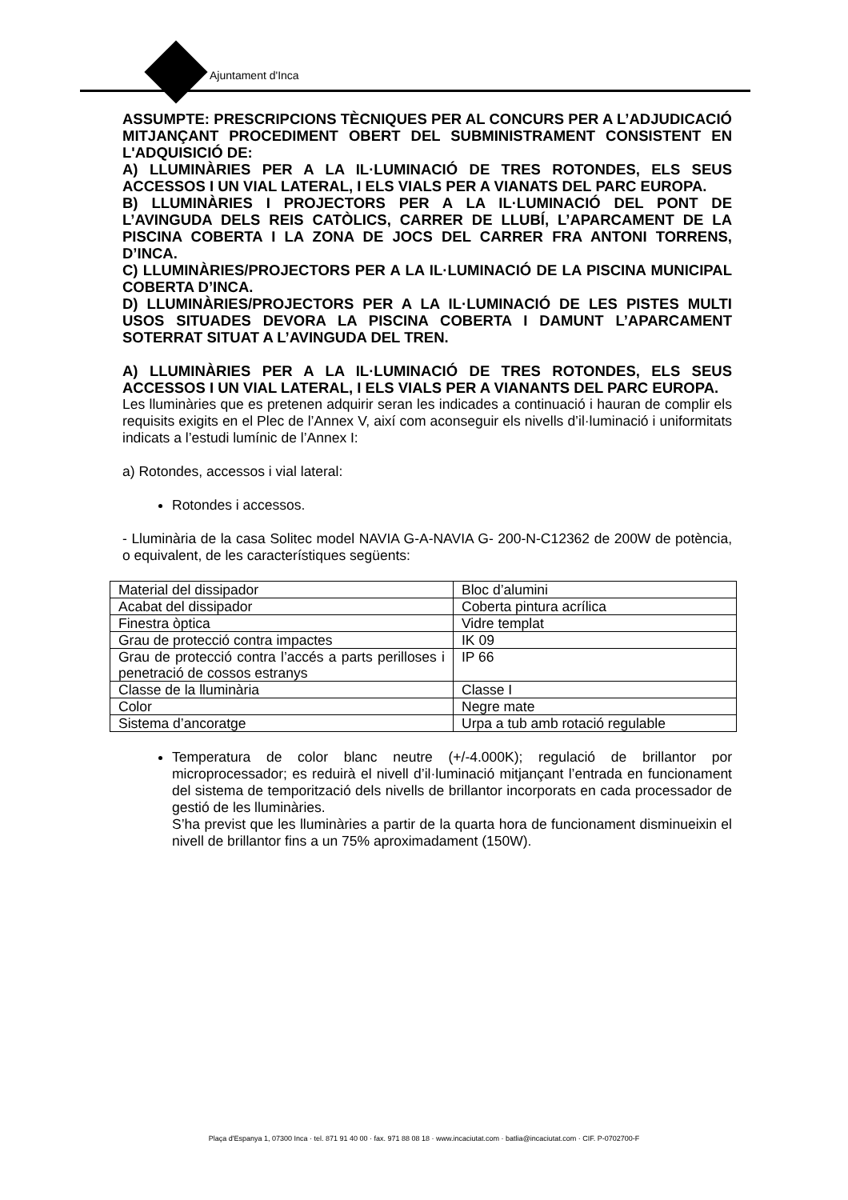Ajuntament d'Inca
ASSUMPTE: PRESCRIPCIONS TÈCNIQUES PER AL CONCURS PER A L’ADJUDICACIÓ MITJANÇANT PROCEDIMENT OBERT DEL SUBMINISTRAMENT CONSISTENT EN L'ADQUISICIÓ DE:
A) LLUMINÀRIES PER A LA IL·LUMINACIÓ DE TRES ROTONDES, ELS SEUS ACCESSOS I UN VIAL LATERAL, I ELS VIALS PER A VIANATS DEL PARC EUROPA.
B) LLUMINÀRIES I PROJECTORS PER A LA IL·LUMINACIÓ DEL PONT DE L’AVINGUDA DELS REIS CATÒLICS, CARRER DE LLUBÍ, L’APARCAMENT DE LA PISCINA COBERTA I LA ZONA DE JOCS DEL CARRER FRA ANTONI TORRENS, D’INCA.
C) LLUMINÀRIES/PROJECTORS PER A LA IL·LUMINACIÓ DE LA PISCINA MUNICIPAL COBERTA D’INCA.
D) LLUMINÀRIES/PROJECTORS PER A LA IL·LUMINACIÓ DE LES PISTES MULTI USOS SITUADES DEVORA LA PISCINA COBERTA I DAMUNT L’APARCAMENT SOTERRAT SITUAT A L’AVINGUDA DEL TREN.
A) LLUMINÀRIES PER A LA IL·LUMINACIÓ DE TRES ROTONDES, ELS SEUS ACCESSOS I UN VIAL LATERAL, I ELS VIALS PER A VIANANTS DEL PARC EUROPA.
Les lluminàries que es pretenen adquirir seran les indicades a continuació i hauran de complir els requisits exigits en el Plec de l’Annex V, així com aconseguir els nivells d’il·luminació i uniformitats indicats a l’estudi lumínic de l’Annex I:
a) Rotondes, accessos i vial lateral:
Rotondes i accessos.
- Lluminària de la casa Solitec model NAVIA G-A-NAVIA G- 200-N-C12362 de 200W de potència, o equivalent, de les característiques següents:
| Material del dissipador | Bloc d’alumini |
| Acabat del dissipador | Coberta pintura acrílica |
| Finestra òptica | Vidre templat |
| Grau de protecció contra impactes | IK 09 |
| Grau de protecció contra l’accés a parts perilloses i penetració de cossos estranys | IP 66 |
| Classe de la lluminària | Classe I |
| Color | Negre mate |
| Sistema d’ancoratge | Urpa a tub amb rotació regulable |
Temperatura de color blanc neutre (+/-4.000K); regulació de brillantor por microprocessador; es reduirà el nivell d’il·luminació mitjançant l’entrada en funcionament del sistema de temporització dels nivells de brillantor incorporats en cada processador de gestió de les lluminàries.
S’ha previst que les lluminàries a partir de la quarta hora de funcionament disminueixin el nivell de brillantor fins a un 75% aproximadament (150W).
Plaça d'Espanya 1, 07300 Inca · tel. 871 91 40 00 · fax. 971 88 08 18 · www.incaciutat.com · batlia@incaciutat.com · CIF. P-0702700-F